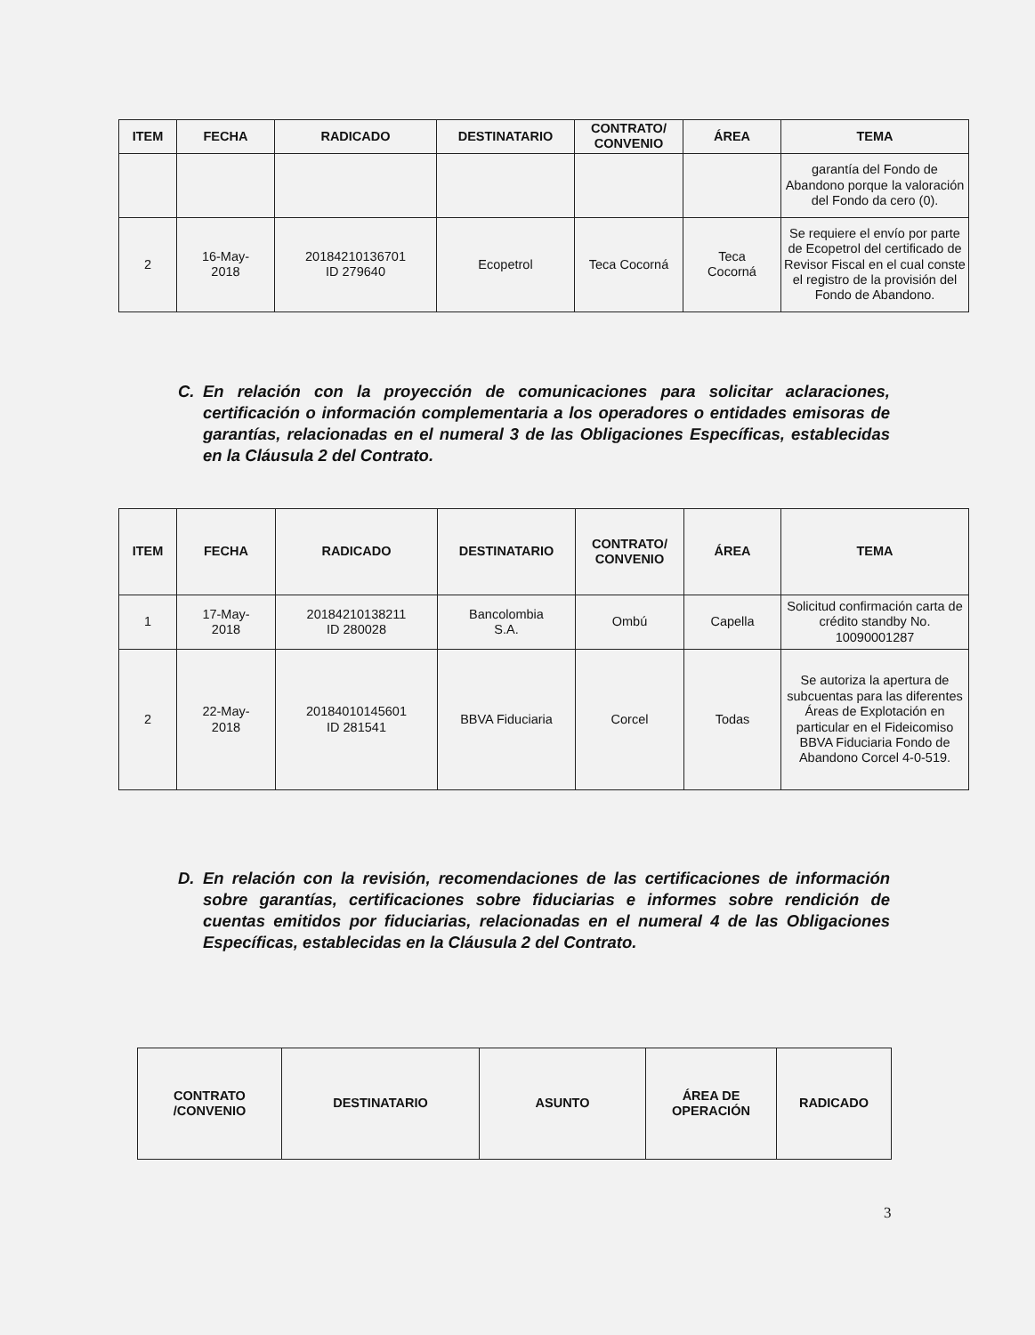| ITEM | FECHA | RADICADO | DESTINATARIO | CONTRATO/ CONVENIO | ÁREA | TEMA |
| --- | --- | --- | --- | --- | --- | --- |
| | | | | | | garantía del Fondo de Abandono porque la valoración del Fondo da cero (0). |
| 2 | 16-May- 2018 | 20184210136701 ID 279640 | Ecopetrol | Teca Cocorná | Teca Cocorná | Se requiere el envío por parte de Ecopetrol del certificado de Revisor Fiscal en el cual conste el registro de la provisión del Fondo de Abandono. |
C. En relación con la proyección de comunicaciones para solicitar aclaraciones, certificación o información complementaria a los operadores o entidades emisoras de garantías, relacionadas en el numeral 3 de las Obligaciones Específicas, establecidas en la Cláusula 2 del Contrato.
| ITEM | FECHA | RADICADO | DESTINATARIO | CONTRATO/ CONVENIO | ÁREA | TEMA |
| --- | --- | --- | --- | --- | --- | --- |
| 1 | 17-May- 2018 | 20184210138211 ID 280028 | Bancolombia S.A. | Ombú | Capella | Solicitud confirmación carta de crédito standby No. 10090001287 |
| 2 | 22-May- 2018 | 20184010145601 ID 281541 | BBVA Fiduciaria | Corcel | Todas | Se autoriza la apertura de subcuentas para las diferentes Áreas de Explotación en particular en el Fideicomiso BBVA Fiduciaria Fondo de Abandono Corcel 4-0-519. |
D. En relación con la revisión, recomendaciones de las certificaciones de información sobre garantías, certificaciones sobre fiduciarias e informes sobre rendición de cuentas emitidos por fiduciarias, relacionadas en el numeral 4 de las Obligaciones Específicas, establecidas en la Cláusula 2 del Contrato.
| CONTRATO /CONVENIO | DESTINATARIO | ASUNTO | ÁREA DE OPERACIÓN | RADICADO |
| --- | --- | --- | --- | --- |
3